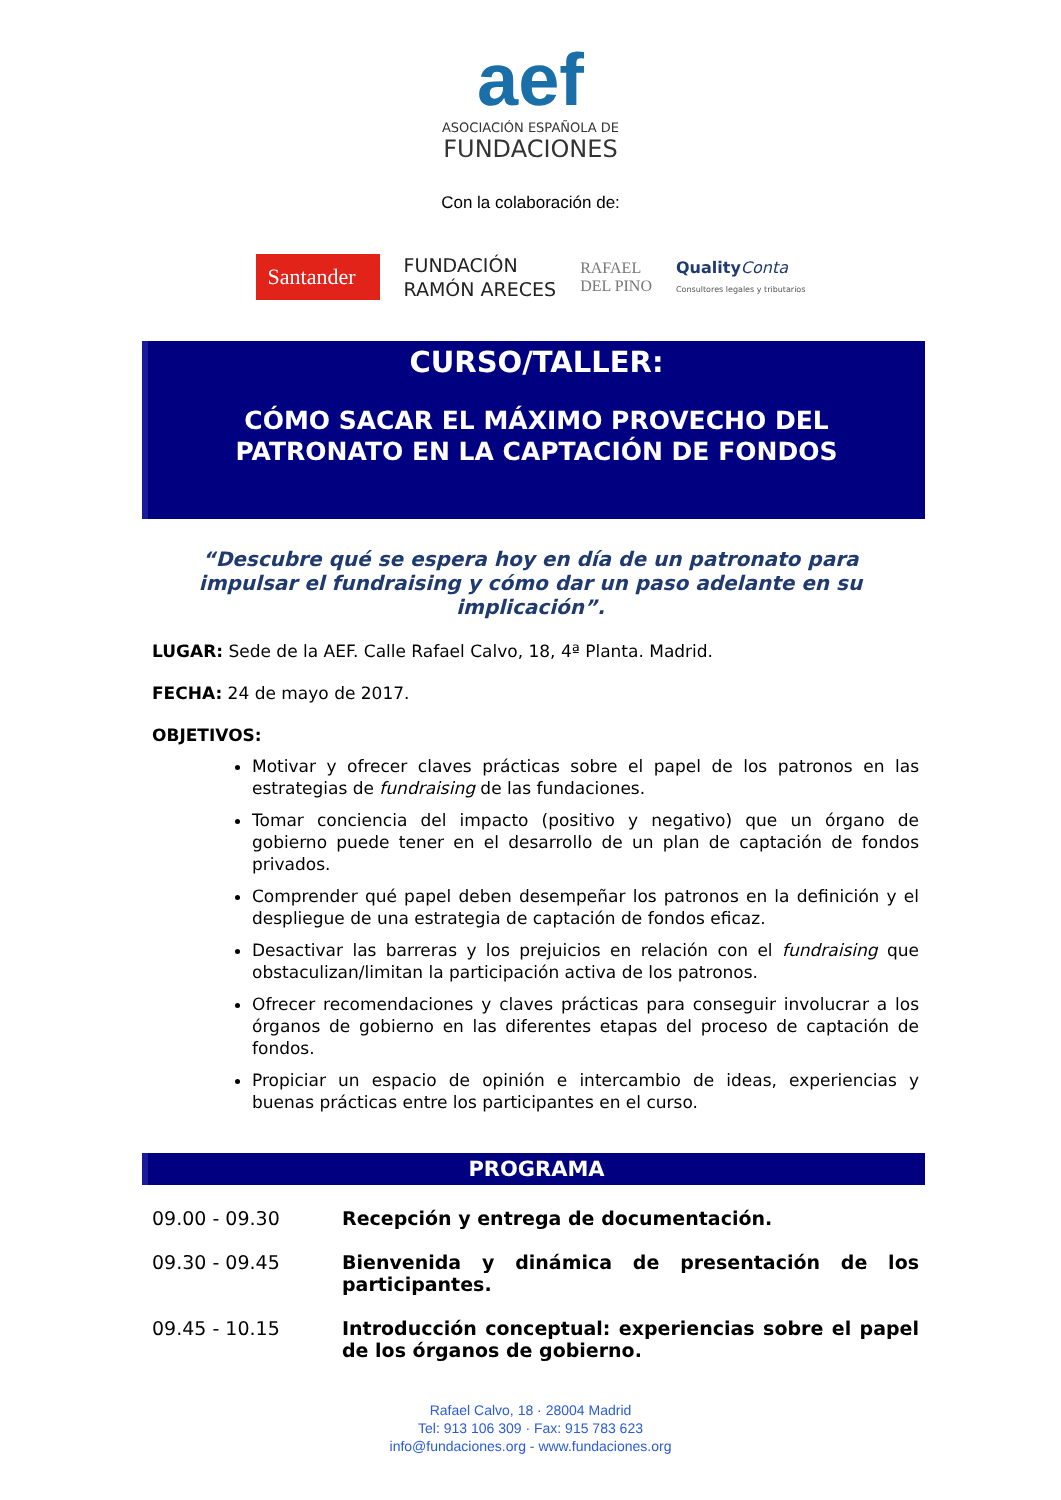aef
ASOCIACIÓN ESPAÑOLA DE
FUNDACIONES
Con la colaboración de:
Santander
FUNDACIÓN
RAMÓN ARECES
RAFAEL
DEL PINO
Quality Conta
Consultores legales y tributarios
CURSO/TALLER:
CÓMO SACAR EL MÁXIMO PROVECHO DEL
PATRONATO EN LA CAPTACIÓN DE FONDOS
“Descubre qué se espera hoy en día de un patronato para impulsar el fundraising y cómo dar un paso adelante en su implicación”.
LUGAR: Sede de la AEF. Calle Rafael Calvo, 18, 4ª Planta. Madrid.
FECHA: 24 de mayo de 2017.
OBJETIVOS:
Motivar y ofrecer claves prácticas sobre el papel de los patronos en las estrategias de fundraising de las fundaciones.
Tomar conciencia del impacto (positivo y negativo) que un órgano de gobierno puede tener en el desarrollo de un plan de captación de fondos privados.
Comprender qué papel deben desempeñar los patronos en la definición y el despliegue de una estrategia de captación de fondos eficaz.
Desactivar las barreras y los prejuicios en relación con el fundraising que obstaculizan/limitan la participación activa de los patronos.
Ofrecer recomendaciones y claves prácticas para conseguir involucrar a los órganos de gobierno en las diferentes etapas del proceso de captación de fondos.
Propiciar un espacio de opinión e intercambio de ideas, experiencias y buenas prácticas entre los participantes en el curso.
PROGRAMA
09.00 - 09.30 Recepción y entrega de documentación.
09.30 - 09.45 Bienvenida y dinámica de presentación de los participantes.
09.45 - 10.15 Introducción conceptual: experiencias sobre el papel de los órganos de gobierno.
Rafael Calvo, 18 · 28004 Madrid
Tel: 913 106 309 · Fax: 915 783 623
info@fundaciones.org - www.fundaciones.org